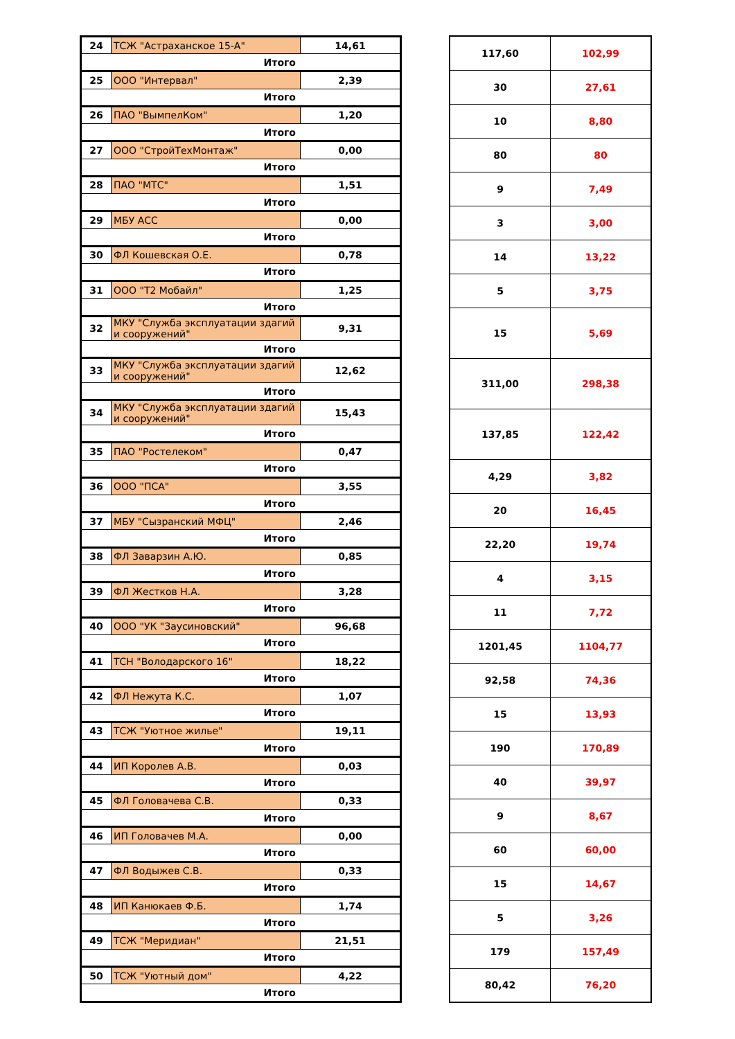| 24 | ТСЖ "Астраханское 15-А" | 14,61 |
| Итого | | |
| 25 | ООО "Интервал" | 2,39 |
| Итого | | |
| 26 | ПАО "ВымпелКом" | 1,20 |
| Итого | | |
| 27 | ООО "СтройТехМонтаж" | 0,00 |
| Итого | | |
| 28 | ПАО "МТС" | 1,51 |
| Итого | | |
| 29 | МБУ АСС | 0,00 |
| Итого | | |
| 30 | ФЛ Кошевская О.Е. | 0,78 |
| Итого | | |
| 31 | ООО "Т2 Мобайл" | 1,25 |
| Итого | | |
| 32 | МКУ "Служба эксплуатации здагий и сооружений" | 9,31 |
| Итого | | |
| 33 | МКУ "Служба эксплуатации здагий и сооружений" | 12,62 |
| Итого | | |
| 34 | МКУ "Служба эксплуатации здагий и сооружений" | 15,43 |
| Итого | | |
| 35 | ПАО "Ростелеком" | 0,47 |
| Итого | | |
| 36 | ООО "ПСА" | 3,55 |
| Итого | | |
| 37 | МБУ "Сызранский МФЦ" | 2,46 |
| Итого | | |
| 38 | ФЛ Заварзин А.Ю. | 0,85 |
| Итого | | |
| 39 | ФЛ Жестков Н.А. | 3,28 |
| Итого | | |
| 40 | ООО "УК "Заусиновский" | 96,68 |
| Итого | | |
| 41 | ТСН "Володарского 16" | 18,22 |
| Итого | | |
| 42 | ФЛ Нежута К.С. | 1,07 |
| Итого | | |
| 43 | ТСЖ "Уютное жилье" | 19,11 |
| Итого | | |
| 44 | ИП Королев А.В. | 0,03 |
| Итого | | |
| 45 | ФЛ Головачева С.В. | 0,33 |
| Итого | | |
| 46 | ИП Головачев М.А. | 0,00 |
| Итого | | |
| 47 | ФЛ Водыжев С.В. | 0,33 |
| Итого | | |
| 48 | ИП Канюкаев Ф.Б. | 1,74 |
| Итого | | |
| 49 | ТСЖ "Меридиан" | 21,51 |
| Итого | | |
| 50 | ТСЖ "Уютный дом" | 4,22 |
| Итого | | |
| 117,60 | 102,99 |
| 30 | 27,61 |
| 10 | 8,80 |
| 80 | 80 |
| 9 | 7,49 |
| 3 | 3,00 |
| 14 | 13,22 |
| 5 | 3,75 |
| 15 | 5,69 |
| 311,00 | 298,38 |
| 137,85 | 122,42 |
| 4,29 | 3,82 |
| 20 | 16,45 |
| 22,20 | 19,74 |
| 4 | 3,15 |
| 11 | 7,72 |
| 1201,45 | 1104,77 |
| 92,58 | 74,36 |
| 15 | 13,93 |
| 190 | 170,89 |
| 40 | 39,97 |
| 9 | 8,67 |
| 60 | 60,00 |
| 15 | 14,67 |
| 5 | 3,26 |
| 179 | 157,49 |
| 80,42 | 76,20 |